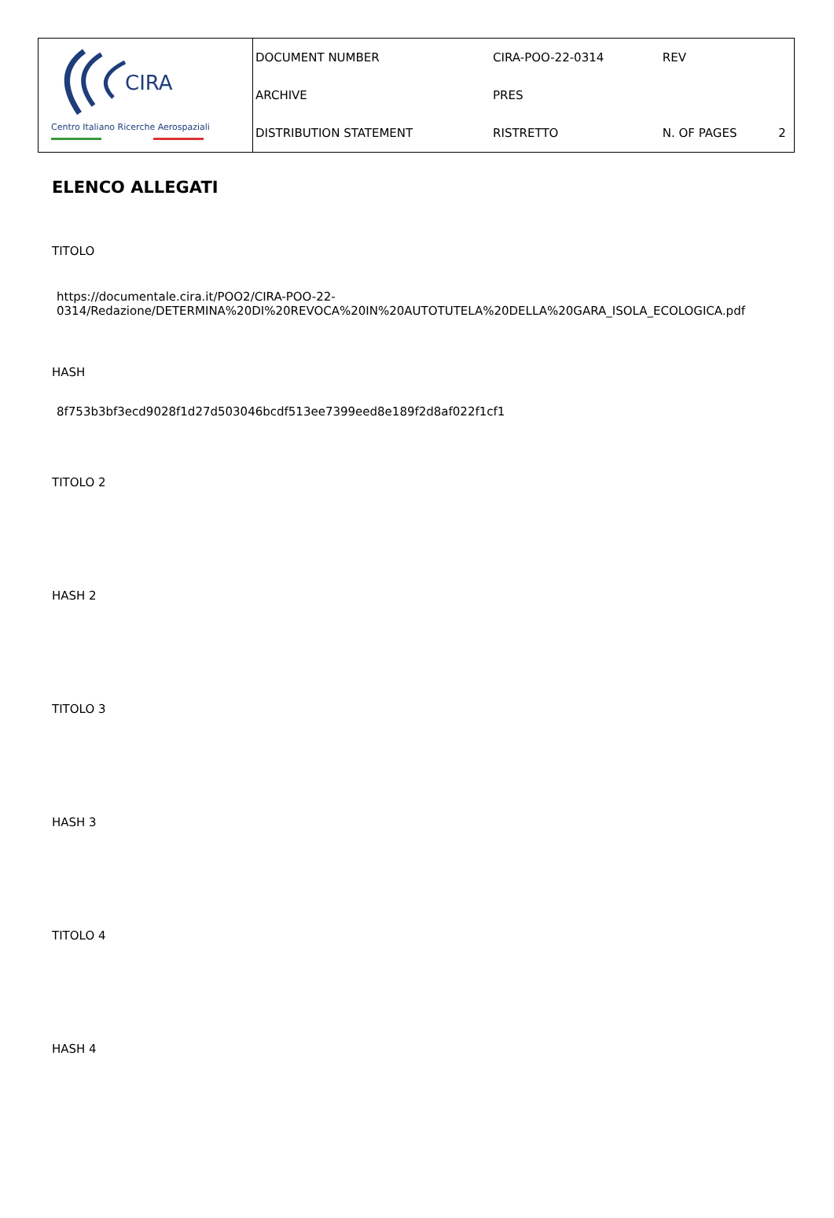CIRA
Centro Italiano Ricerche Aerospaziali
| DOCUMENT NUMBER | CIRA-POO-22-0314 | REV | |
| ARCHIVE | PRES | | |
| DISTRIBUTION STATEMENT | RISTRETTO | N. OF PAGES | 2 |
ELENCO ALLEGATI
TITOLO
https://documentale.cira.it/POO2/CIRA-POO-22-
0314/Redazione/DETERMINA%20DI%20REVOCA%20IN%20AUTOTUTELA%20DELLA%20GARA_ISOLA_ECOLOGICA.pdf
HASH
8f753b3bf3ecd9028f1d27d503046bcdf513ee7399eed8e189f2d8af022f1cf1
TITOLO 2
HASH 2
TITOLO 3
HASH 3
TITOLO 4
HASH 4